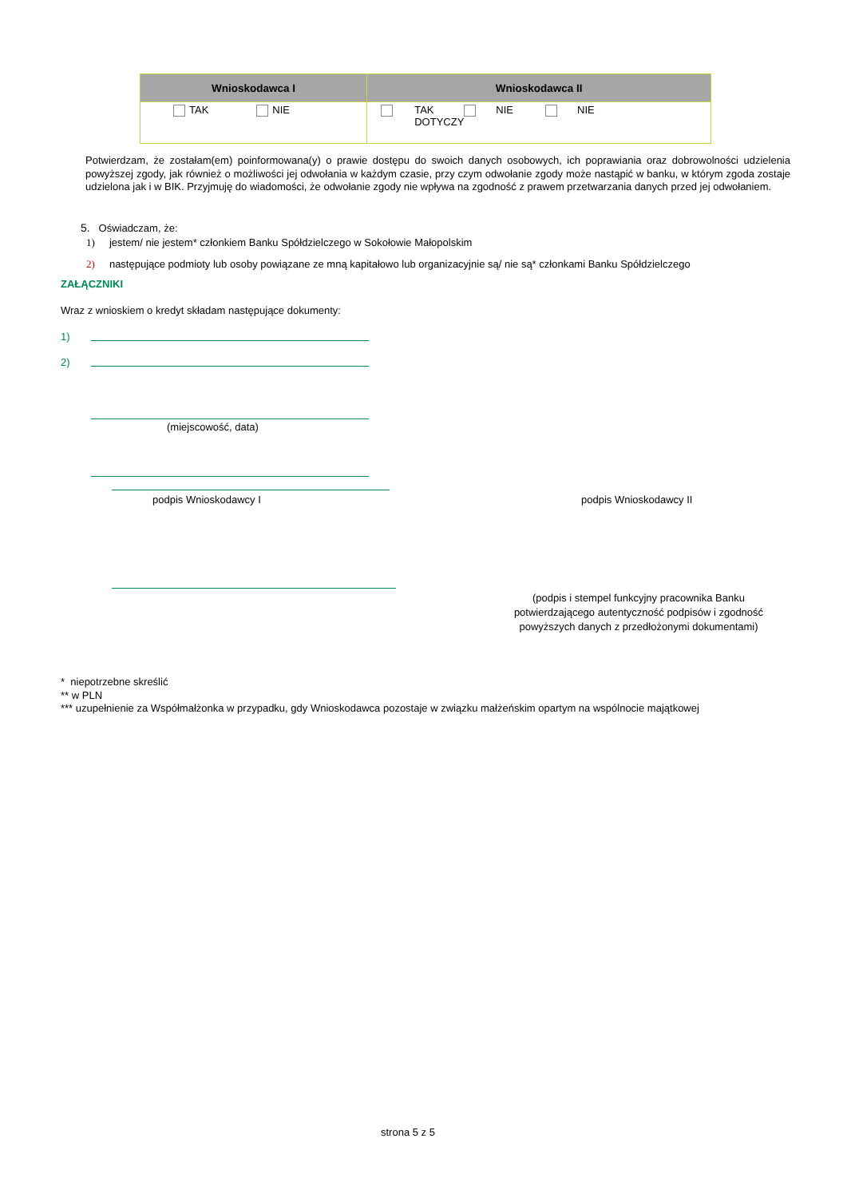| Wnioskodawca I | Wnioskodawca II |
| --- | --- |
| TAK NIE | TAK DOTYCZY NIE NIE |
Potwierdzam, że zostałam(em) poinformowana(y) o prawie dostępu do swoich danych osobowych, ich poprawiania oraz dobrowolności udzielenia powyższej zgody, jak również o możliwości jej odwołania w każdym czasie, przy czym odwołanie zgody może nastąpić w banku, w którym zgoda zostaje udzielona jak i w BIK. Przyjmuję do wiadomości, że odwołanie zgody nie wpływa na zgodność z prawem przetwarzania danych przed jej odwołaniem.
5. Oświadczam, że:
1) jestem/ nie jestem* członkiem Banku Spółdzielczego w Sokołowie Małopolskim
2) następujące podmioty lub osoby powiązane ze mną kapitałowo lub organizacyjnie są/ nie są* członkami Banku Spółdzielczego
ZAŁĄCZNIKI
Wraz z wnioskiem o kredyt składam następujące dokumenty:
1)
2)
(miejscowość, data)
podpis Wnioskodawcy I podpis Wnioskodawcy II
(podpis i stempel funkcyjny pracownika Banku potwierdzającego autentyczność podpisów i zgodność powyższych danych z przedłożonymi dokumentami)
* niepotrzebne skreślić
** w PLN
*** uzupełnienie za Współmałżonka w przypadku, gdy Wnioskodawca pozostaje w związku małżeńskim opartym na wspólnocie majątkowej
strona 5 z 5